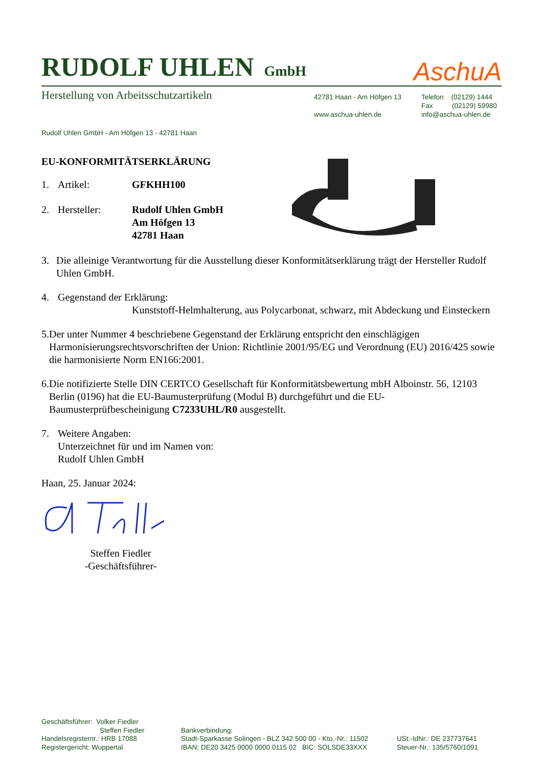RUDOLF UHLEN GmbH
AschuA
Herstellung von Arbeitsschutzartikeln
42781 Haan - Am Höfgen 13
www.aschua-uhlen.de
Telefon (02129) 1444
Fax (02129) 59980
info@aschua-uhlen.de
Rudolf Uhlen GmbH - Am Höfgen 13 - 42781 Haan
EU-KONFORMITÄTSERKLÄRUNG
1. Artikel: GFKHH100
2. Hersteller: Rudolf Uhlen GmbH
Am Höfgen 13
42781 Haan
3. Die alleinige Verantwortung für die Ausstellung dieser Konformitätserklärung trägt der Hersteller Rudolf Uhlen GmbH.
4. Gegenstand der Erklärung:
Kunststoff-Helmhalterung, aus Polycarbonat, schwarz, mit Abdeckung und Einsteckern
5. Der unter Nummer 4 beschriebene Gegenstand der Erklärung entspricht den einschlägigen Harmonisierungsrechtsvorschriften der Union: Richtlinie 2001/95/EG und Verordnung (EU) 2016/425 sowie die harmonisierte Norm EN166:2001.
6. Die notifizierte Stelle DIN CERTCO Gesellschaft für Konformitätsbewertung mbH Alboinstr. 56, 12103 Berlin (0196) hat die EU-Baumusterprüfung (Modul B) durchgeführt und die EU-Baumusterprüfbescheinigung C7233UHL/R0 ausgestellt.
7. Weitere Angaben:
Unterzeichnet für und im Namen von:
Rudolf Uhlen GmbH
Haan, 25. Januar 2024:
Steffen Fiedler
-Geschäftsführer-
Geschäftsführer: Volker Fiedler
Steffen Fiedler
Handelsregisternr.: HRB 17088
Registergericht: Wuppertal
Bankverbindung:
Stadt-Sparkasse Solingen - BLZ 342 500 00 - Kto.-Nr.: 11502
IBAN: DE20 3425 0000 0000 0115 02 BIC: SOLSDE33XXX
USt.-IdNr.: DE 237737641
Steuer-Nr.: 135/5760/1091